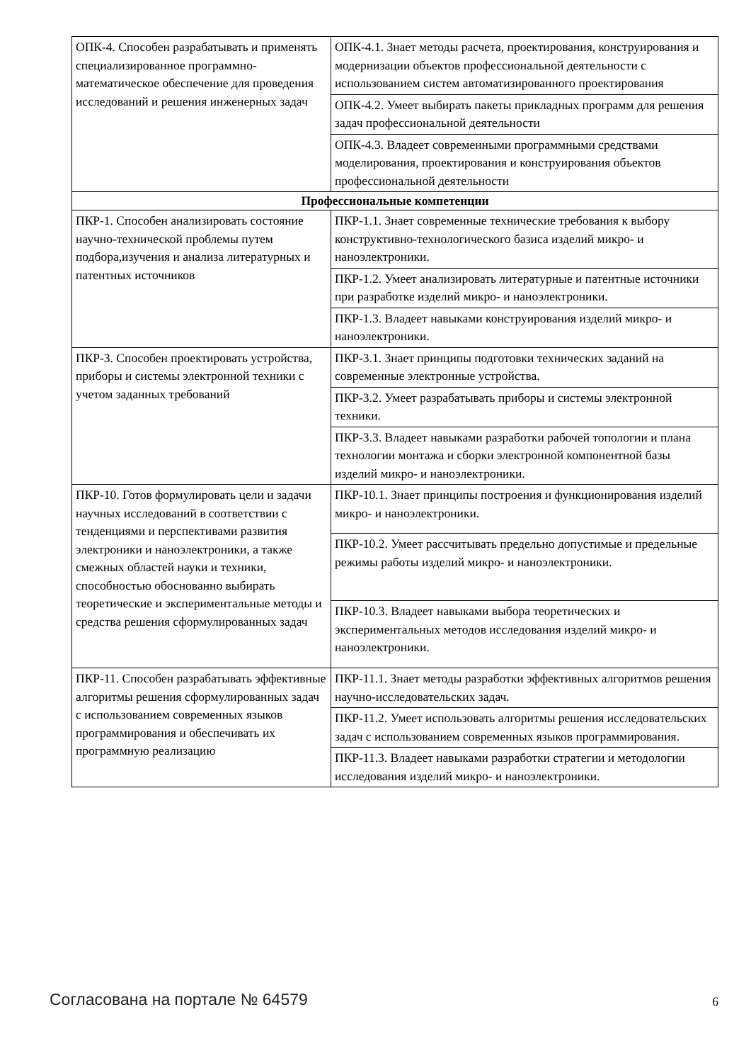| ОПК-4. Способен разрабатывать и применять специализированное программно-математическое обеспечение для проведения исследований и решения инженерных задач | ОПК-4.1. Знает методы расчета, проектирования, конструирования и модернизации объектов профессиональной деятельности с использованием систем автоматизированного проектирования |
| | ОПК-4.2. Умеет выбирать пакеты прикладных программ для решения задач профессиональной деятельности |
| | ОПК-4.3. Владеет современными программными средствами моделирования, проектирования и конструирования объектов профессиональной деятельности |
| Профессиональные компетенции | |
| ПКР-1. Способен анализировать состояние научно-технической проблемы путем подбора,изучения и анализа литературных и патентных источников | ПКР-1.1. Знает современные технические требования к выбору конструктивно-технологического базиса изделий микро- и наноэлектроники. |
| | ПКР-1.2. Умеет анализировать литературные и патентные источники при разработке изделий микро- и наноэлектроники. |
| | ПКР-1.3. Владеет навыками конструирования изделий микро- и наноэлектроники. |
| ПКР-3. Способен проектировать устройства, приборы и системы электронной техники с учетом заданных требований | ПКР-3.1. Знает принципы подготовки технических заданий на современные электронные устройства. |
| | ПКР-3.2. Умеет разрабатывать приборы и системы электронной техники. |
| | ПКР-3.3. Владеет навыками разработки рабочей топологии и плана технологии монтажа и сборки электронной компонентной базы изделий микро- и наноэлектроники. |
| ПКР-10. Готов формулировать цели и задачи научных исследований в соответствии с тенденциями и перспективами развития электроники и наноэлектроники, а также смежных областей науки и техники, способностью обоснованно выбирать теоретические и экспериментальные методы и средства решения сформулированных задач | ПКР-10.1. Знает принципы построения и функционирования изделий микро- и наноэлектроники. |
| | ПКР-10.2. Умеет рассчитывать предельно допустимые и предельные режимы работы изделий микро- и наноэлектроники. |
| | ПКР-10.3. Владеет навыками выбора теоретических и экспериментальных методов исследования изделий микро- и наноэлектроники. |
| ПКР-11. Способен разрабатывать эффективные алгоритмы решения сформулированных задач с использованием современных языков программирования и обеспечивать их программную реализацию | ПКР-11.1. Знает методы разработки эффективных алгоритмов решения научно-исследовательских задач. |
| | ПКР-11.2. Умеет использовать алгоритмы решения исследовательских задач с использованием современных языков программирования. |
| | ПКР-11.3. Владеет навыками разработки стратегии и методологии исследования изделий микро- и наноэлектроники. |
Согласована на портале № 64579 6